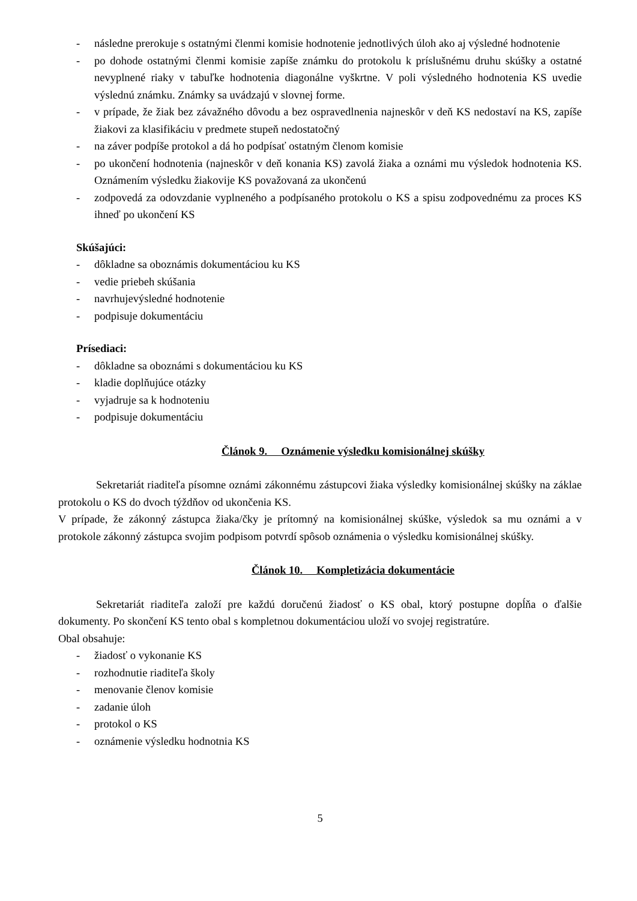- následne prerokuje s ostatnými členmi komisie hodnotenie jednotlivých úloh ako aj výsledné hodnotenie
- po dohode ostatnými členmi komisie zapíše známku do protokolu k príslušnému druhu skúšky a ostatné nevyplnené riaky v tabuľke hodnotenia diagonálne vyškrtne. V poli výsledného hodnotenia KS uvedie výslednú známku. Známky sa uvádzajú v slovnej forme.
- v prípade, že žiak bez závažného dôvodu a bez ospravedlnenia najneskôr v deň KS nedostaví na KS, zapíše žiakovi za klasifikáciu v predmete stupeň nedostatočný
- na záver podpíše protokol a dá ho podpísať ostatným členom komisie
- po ukončení hodnotenia (najneskôr v deň konania KS) zavolá žiaka a oznámi mu výsledok hodnotenia KS. Oznámením výsledku žiakovije KS považovaná za ukončenú
- zodpovedá za odovzdanie vyplneného a podpísaného protokolu o KS a spisu zodpovednému za proces KS ihneď po ukončení KS
Skúšajúci:
- dôkladne sa oboznámis dokumentáciou ku KS
- vedie priebeh skúšania
- navrhujevýsledné hodnotenie
- podpisuje dokumentáciu
Prísediaci:
- dôkladne sa oboznámi s dokumentáciou ku KS
- kladie doplňujúce otázky
- vyjadruje sa k hodnoteniu
- podpisuje dokumentáciu
Článok 9. Oznámenie výsledku komisionálnej skúšky
Sekretariát riaditeľa písomne oznámi zákonnému zástupcovi žiaka výsledky komisionálnej skúšky na záklae protokolu o KS do dvoch týždňov od ukončenia KS.
V prípade, že zákonný zástupca žiaka/čky je prítomný na komisionálnej skúške, výsledok sa mu oznámi a v protokole zákonný zástupca svojim podpisom potvrdí spôsob oznámenia o výsledku komisionálnej skúšky.
Článok 10. Kompletizácia dokumentácie
Sekretariát riaditeľa založí pre každú doručenú žiadosť o KS obal, ktorý postupne dopĺňa o ďalšie dokumenty. Po skončení KS tento obal s kompletnou dokumentáciou uloží vo svojej registratúre.
Obal obsahuje:
- žiadosť o vykonanie KS
- rozhodnutie riaditeľa školy
- menovanie členov komisie
- zadanie úloh
- protokol o KS
- oznámenie výsledku hodnotnia KS
5